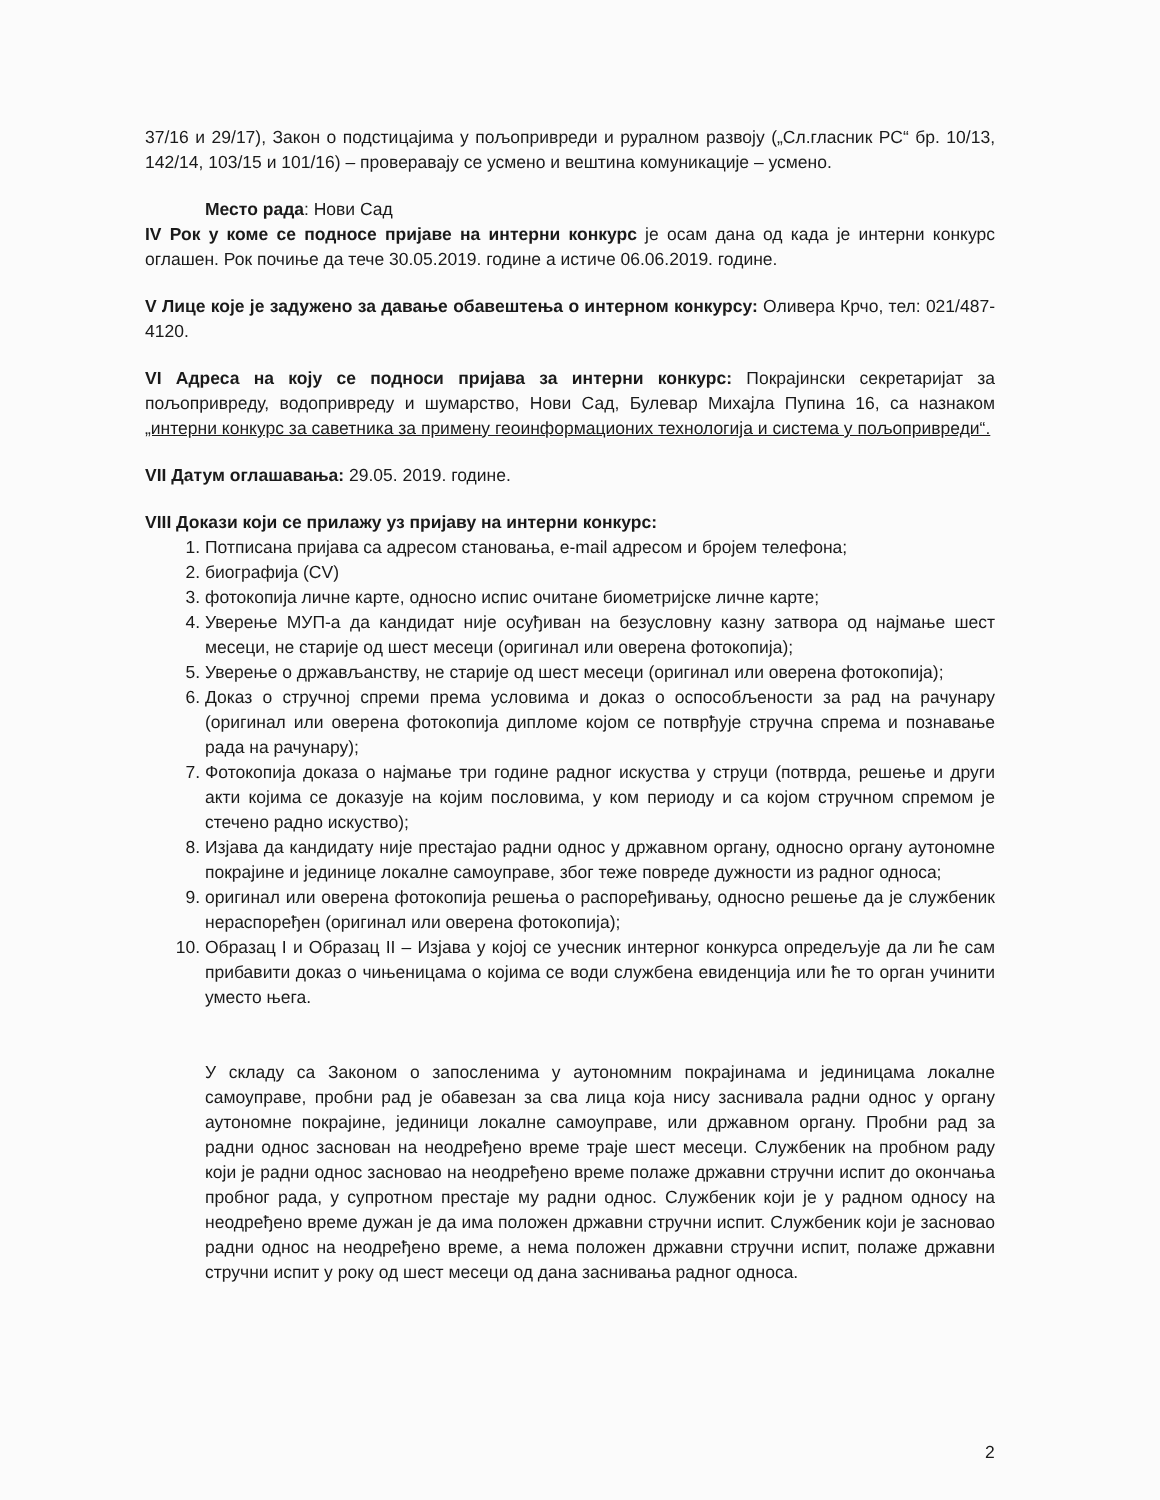37/16 и 29/17), Закон о подстицајима у пољопривреди и руралном развоју („Сл.гласник РС“ бр. 10/13, 142/14, 103/15 и 101/16) – проверавају се усмено и вештина комуникације – усмено.
Место рада: Нови Сад
IV Рок у коме се подносе пријаве на интерни конкурс је осам дана од када је интерни конкурс оглашен. Рок почиње да тече 30.05.2019. године а истиче 06.06.2019. године.
V Лице које је задужено за давање обавештења о интерном конкурсу: Оливера Крчо, тел: 021/487-4120.
VI Адреса на коју се подноси пријава за интерни конкурс: Покрајински секретаријат за пољопривреду, водопривреду и шумарство, Нови Сад, Булевар Михајла Пупина 16, са назнаком „интерни конкурс за саветника за примену геоинформационих технологија и система у пољопривреди“.
VII Датум оглашавања: 29.05. 2019. године.
VIII Докази који се прилажу уз пријаву на интерни конкурс:
1. Потписана пријава са адресом становања, e-mail адресом и бројем телефона;
2. биографија (CV)
3. фотокопија личне карте, односно испис очитане биометријске личне карте;
4. Уверење МУП-а да кандидат није осуђиван на безусловну казну затвора од најмање шест месеци, не старије од шест месеци (оригинал или оверена фотокопија);
5. Уверење о држављанству, не старије од шест месеци (оригинал или оверена фотокопија);
6. Доказ о стручној спреми према условима и доказ о оспособљености за рад на рачунару (оригинал или оверена фотокопија дипломе којом се потврђује стручна спрема и познавање рада на рачунару);
7. Фотокопија доказа о најмање три године радног искуства у струци (потврда, решење и други акти којима се доказује на којим пословима, у ком периоду и са којом стручном спремом је стечено радно искуство);
8. Изјава да кандидату није престајао радни однос у државном органу, односно органу аутономне покрајине и јединице локалне самоуправе, због теже повреде дужности из радног односа;
9. оригинал или оверена фотокопија решења о распоређивању, односно решење да је службеник нераспоређен (оригинал или оверена фотокопија);
10. Образац I и Образац II – Изјава у којој се учесник интерног конкурса опредељује да ли ће сам прибавити доказ о чињеницама о којима се води службена евиденција или ће то орган учинити уместо њега.
У складу са Законом о запосленима у аутономним покрајинама и јединицама локалне самоуправе, пробни рад је обавезан за сва лица која нису заснивала радни однос у органу аутономне покрајине, јединици локалне самоуправе, или државном органу. Пробни рад за радни однос заснован на неодређено време траје шест месеци. Службеник на пробном раду који је радни однос засновао на неодређено време полаже државни стручни испит до окончања пробног рада, у супротном престаје му радни однос. Службеник који је у радном односу на неодређено време дужан је да има положен државни стручни испит. Службеник који је засновао радни однос на неодређено време, а нема положен државни стручни испит, полаже државни стручни испит у року од шест месеци од дана заснивања радног односа.
2